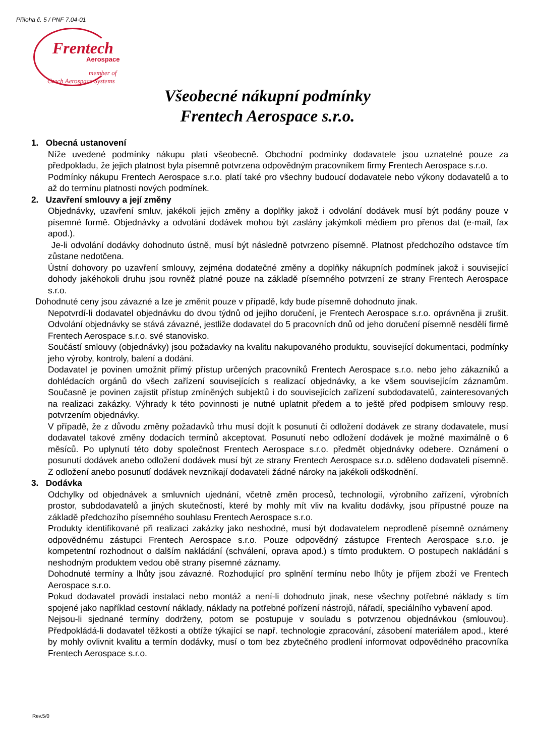Příloha č. 5 / PNF 7.04-01
Frentech
Aerospace
member of
Czech Aerospace Systems
Všeobecné nákupní podmínky
Frentech Aerospace s.r.o.
1. Obecná ustanovení
Níže uvedené podmínky nákupu platí všeobecně. Obchodní podmínky dodavatele jsou uznatelné pouze za předpokladu, že jejich platnost byla písemně potvrzena odpovědným pracovníkem firmy Frentech Aerospace s.r.o.
Podmínky nákupu Frentech Aerospace s.r.o. platí také pro všechny budoucí dodavatele nebo výkony dodavatelů a to až do termínu platnosti nových podmínek.
2. Uzavření smlouvy a její změny
Objednávky, uzavření smluv, jakékoli jejich změny a doplňky jakož i odvolání dodávek musí být podány pouze v písemné formě. Objednávky a odvolání dodávek mohou být zaslány jakýmkoli médiem pro přenos dat (e-mail, fax apod.).
Je-li odvolání dodávky dohodnuto ústně, musí být následně potvrzeno písemně. Platnost předchozího odstavce tím zůstane nedotčena.
Ústní dohovory po uzavření smlouvy, zejména dodatečné změny a doplňky nákupních podmínek jakož i související dohody jakéhokoli druhu jsou rovněž platné pouze na základě písemného potvrzení ze strany Frentech Aerospace s.r.o.
Dohodnuté ceny jsou závazné a lze je změnit pouze v případě, kdy bude písemně dohodnuto jinak.
Nepotvrdí-li dodavatel objednávku do dvou týdnů od jejího doručení, je Frentech Aerospace s.r.o. oprávněna ji zrušit. Odvolání objednávky se stává závazné, jestliže dodavatel do 5 pracovních dnů od jeho doručení písemně nesdělí firmě Frentech Aerospace s.r.o. své stanovisko.
Součástí smlouvy (objednávky) jsou požadavky na kvalitu nakupovaného produktu, související dokumentaci, podmínky jeho výroby, kontroly, balení a dodání.
Dodavatel je povinen umožnit přímý přístup určených pracovníků Frentech Aerospace s.r.o. nebo jeho zákazníků a dohlédacích orgánů do všech zařízení souvisejících s realizací objednávky, a ke všem souvisejícím záznamům. Současně je povinen zajistit přístup zmíněných subjektů i do souvisejících zařízení subdodavatelů, zainteresovaných na realizaci zakázky. Výhrady k této povinnosti je nutné uplatnit předem a to ještě před podpisem smlouvy resp. potvrzením objednávky.
V případě, že z důvodu změny požadavků trhu musí dojít k posunutí či odložení dodávek ze strany dodavatele, musí dodavatel takové změny dodacích termínů akceptovat. Posunutí nebo odložení dodávek je možné maximálně o 6 měsíců. Po uplynutí této doby společnost Frentech Aerospace s.r.o. předmět objednávky odebere. Oznámení o posunutí dodávek anebo odložení dodávek musí být ze strany Frentech Aerospace s.r.o. sděleno dodavateli písemně. Z odložení anebo posunutí dodávek nevznikají dodavateli žádné nároky na jakékoli odškodnění.
3. Dodávka
Odchylky od objednávek a smluvních ujednání, včetně změn procesů, technologií, výrobního zařízení, výrobních prostor, subdodavatelů a jiných skutečností, které by mohly mít vliv na kvalitu dodávky, jsou přípustné pouze na základě předchozího písemného souhlasu Frentech Aerospace s.r.o.
Produkty identifikované při realizaci zakázky jako neshodné, musí být dodavatelem neprodleně písemně oznámeny odpovědnému zástupci Frentech Aerospace s.r.o. Pouze odpovědný zástupce Frentech Aerospace s.r.o. je kompetentní rozhodnout o dalším nakládání (schválení, oprava apod.) s tímto produktem. O postupech nakládání s neshodným produktem vedou obě strany písemné záznamy.
Dohodnuté termíny a lhůty jsou závazné. Rozhodující pro splnění termínu nebo lhůty je příjem zboží ve Frentech Aerospace s.r.o.
Pokud dodavatel provádí instalaci nebo montáž a není-li dohodnuto jinak, nese všechny potřebné náklady s tím spojené jako například cestovní náklady, náklady na potřebné pořízení nástrojů, nářadí, speciálního vybavení apod.
Nejsou-li sjednané termíny dodrženy, potom se postupuje v souladu s potvrzenou objednávkou (smlouvou). Předpokládá-li dodavatel těžkosti a obtíže týkající se např. technologie zpracování, zásobení materiálem apod., které by mohly ovlivnit kvalitu a termín dodávky, musí o tom bez zbytečného prodlení informovat odpovědného pracovníka Frentech Aerospace s.r.o.
Rev.5/0